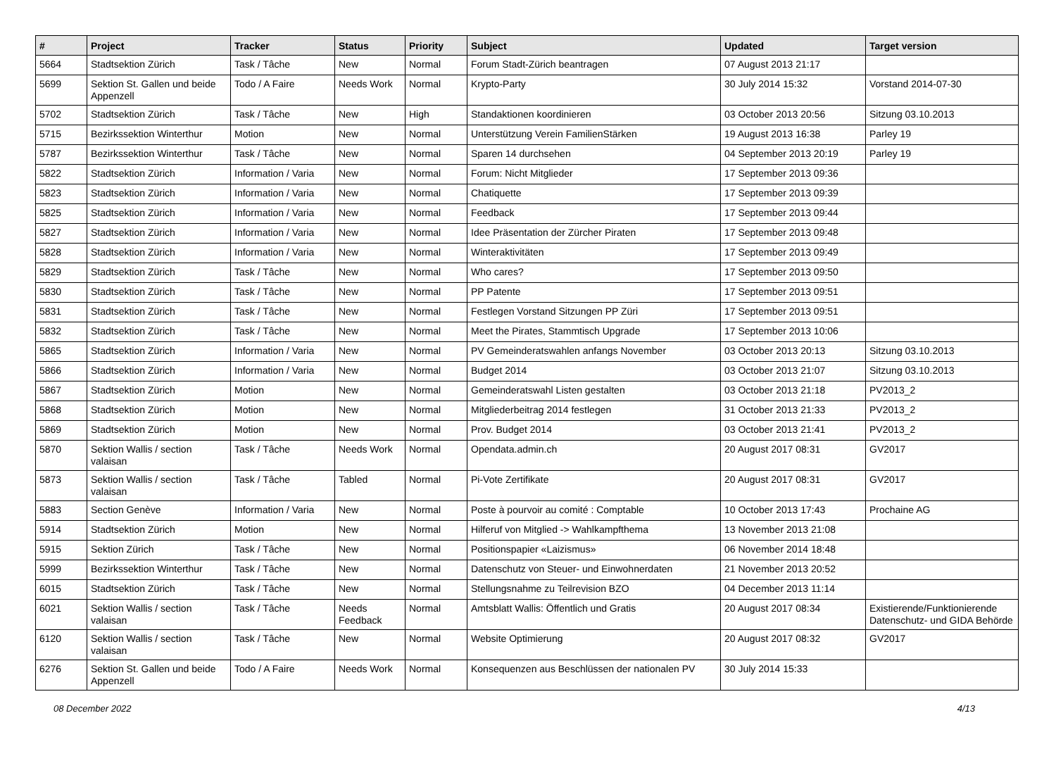| # | Project | Tracker | Status | Priority | Subject | Updated | Target version |
| --- | --- | --- | --- | --- | --- | --- | --- |
| 5664 | Stadtsektion Zürich | Task / Tâche | New | Normal | Forum Stadt-Zürich beantragen | 07 August 2013 21:17 | |
| 5699 | Sektion St. Gallen und beide Appenzell | Todo / A Faire | Needs Work | Normal | Krypto-Party | 30 July 2014 15:32 | Vorstand 2014-07-30 |
| 5702 | Stadtsektion Zürich | Task / Tâche | New | High | Standaktionen koordinieren | 03 October 2013 20:56 | Sitzung 03.10.2013 |
| 5715 | Bezirkssektion Winterthur | Motion | New | Normal | Unterstützung Verein FamilienStärken | 19 August 2013 16:38 | Parley 19 |
| 5787 | Bezirkssektion Winterthur | Task / Tâche | New | Normal | Sparen 14 durchsehen | 04 September 2013 20:19 | Parley 19 |
| 5822 | Stadtsektion Zürich | Information / Varia | New | Normal | Forum: Nicht Mitglieder | 17 September 2013 09:36 | |
| 5823 | Stadtsektion Zürich | Information / Varia | New | Normal | Chatiquette | 17 September 2013 09:39 | |
| 5825 | Stadtsektion Zürich | Information / Varia | New | Normal | Feedback | 17 September 2013 09:44 | |
| 5827 | Stadtsektion Zürich | Information / Varia | New | Normal | Idee Präsentation der Zürcher Piraten | 17 September 2013 09:48 | |
| 5828 | Stadtsektion Zürich | Information / Varia | New | Normal | Winteraktivitäten | 17 September 2013 09:49 | |
| 5829 | Stadtsektion Zürich | Task / Tâche | New | Normal | Who cares? | 17 September 2013 09:50 | |
| 5830 | Stadtsektion Zürich | Task / Tâche | New | Normal | PP Patente | 17 September 2013 09:51 | |
| 5831 | Stadtsektion Zürich | Task / Tâche | New | Normal | Festlegen Vorstand Sitzungen PP Züri | 17 September 2013 09:51 | |
| 5832 | Stadtsektion Zürich | Task / Tâche | New | Normal | Meet the Pirates, Stammtisch Upgrade | 17 September 2013 10:06 | |
| 5865 | Stadtsektion Zürich | Information / Varia | New | Normal | PV Gemeinderatswahlen anfangs November | 03 October 2013 20:13 | Sitzung 03.10.2013 |
| 5866 | Stadtsektion Zürich | Information / Varia | New | Normal | Budget 2014 | 03 October 2013 21:07 | Sitzung 03.10.2013 |
| 5867 | Stadtsektion Zürich | Motion | New | Normal | Gemeinderatswahl Listen gestalten | 03 October 2013 21:18 | PV2013_2 |
| 5868 | Stadtsektion Zürich | Motion | New | Normal | Mitgliederbeitrag 2014 festlegen | 31 October 2013 21:33 | PV2013_2 |
| 5869 | Stadtsektion Zürich | Motion | New | Normal | Prov. Budget 2014 | 03 October 2013 21:41 | PV2013_2 |
| 5870 | Sektion Wallis / section valaisan | Task / Tâche | Needs Work | Normal | Opendata.admin.ch | 20 August 2017 08:31 | GV2017 |
| 5873 | Sektion Wallis / section valaisan | Task / Tâche | Tabled | Normal | Pi-Vote Zertifikate | 20 August 2017 08:31 | GV2017 |
| 5883 | Section Genève | Information / Varia | New | Normal | Poste à pourvoir au comité : Comptable | 10 October 2013 17:43 | Prochaine AG |
| 5914 | Stadtsektion Zürich | Motion | New | Normal | Hilferuf von Mitglied -> Wahlkampfthema | 13 November 2013 21:08 | |
| 5915 | Sektion Zürich | Task / Tâche | New | Normal | Positionspapier «Laizismus» | 06 November 2014 18:48 | |
| 5999 | Bezirkssektion Winterthur | Task / Tâche | New | Normal | Datenschutz von Steuer- und Einwohnerdaten | 21 November 2013 20:52 | |
| 6015 | Stadtsektion Zürich | Task / Tâche | New | Normal | Stellungsnahme zu Teilrevision BZO | 04 December 2013 11:14 | |
| 6021 | Sektion Wallis / section valaisan | Task / Tâche | Needs Feedback | Normal | Amtsblatt Wallis: Öffentlich und Gratis | 20 August 2017 08:34 | Existierende/Funktionierende Datenschutz- und GIDA Behörde |
| 6120 | Sektion Wallis / section valaisan | Task / Tâche | New | Normal | Website Optimierung | 20 August 2017 08:32 | GV2017 |
| 6276 | Sektion St. Gallen und beide Appenzell | Todo / A Faire | Needs Work | Normal | Konsequenzen aus Beschlüssen der nationalen PV | 30 July 2014 15:33 | |
08 December 2022 4/13